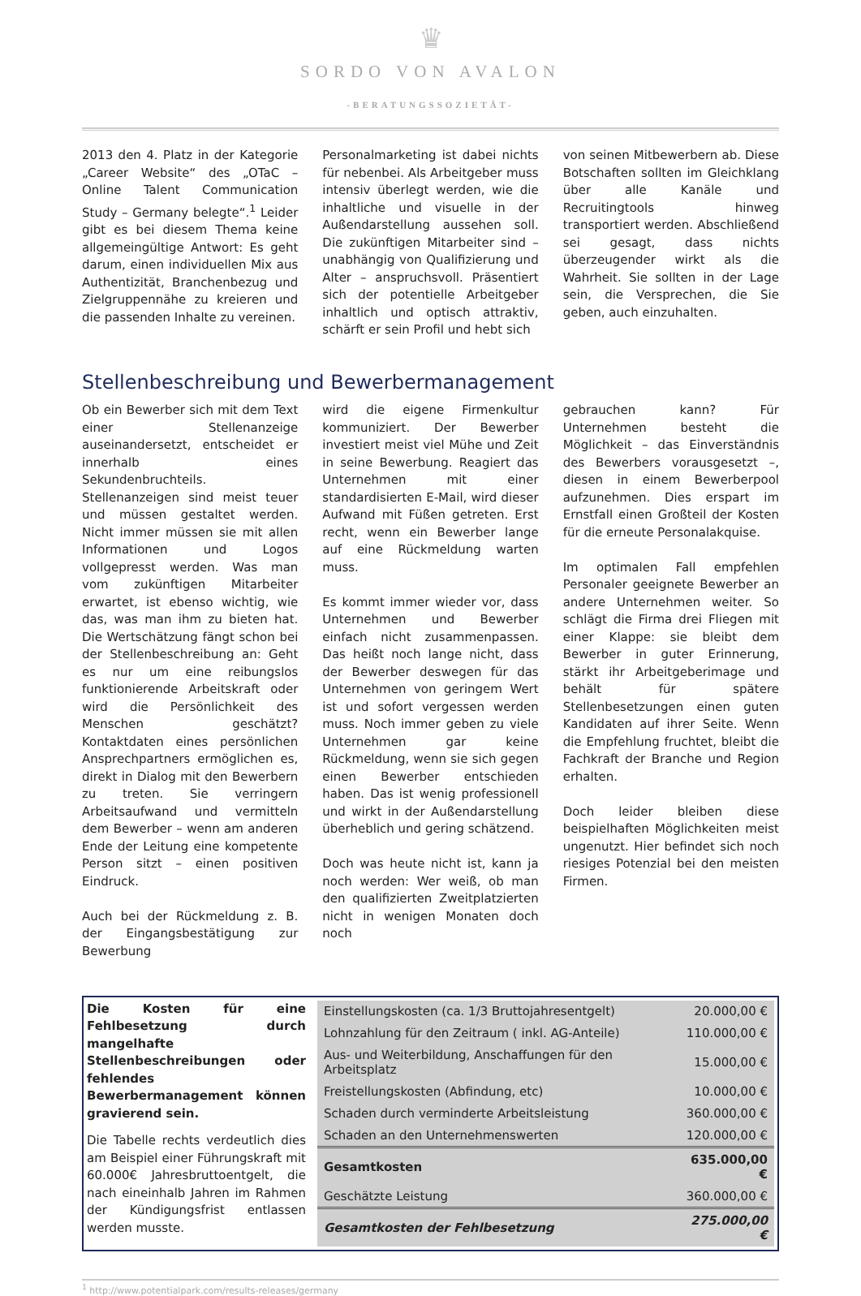♛
SORDO VON AVALON
-BERATUNGSSOZIETÄT-
2013 den 4. Platz in der Kategorie „Career Website“ des „OTaC – Online Talent Communication Study – Germany belegte“.<sup>1</sup> Leider gibt es bei diesem Thema keine allgemeingültige Antwort: Es geht darum, einen individuellen Mix aus Authentizität, Branchenbezug und Zielgruppennähe zu kreieren und die passenden Inhalte zu vereinen.
Personalmarketing ist dabei nichts für nebenbei. Als Arbeitgeber muss intensiv überlegt werden, wie die inhaltliche und visuelle in der Außendarstellung aussehen soll. Die zukünftigen Mitarbeiter sind – unabhängig von Qualifizierung und Alter – anspruchsvoll. Präsentiert sich der potentielle Arbeitgeber inhaltlich und optisch attraktiv, schärft er sein Profil und hebt sich
von seinen Mitbewerbern ab. Diese Botschaften sollten im Gleichklang über alle Kanäle und Recruitingtools hinweg transportiert werden. Abschließend sei gesagt, dass nichts überzeugender wirkt als die Wahrheit. Sie sollten in der Lage sein, die Versprechen, die Sie geben, auch einzuhalten.
Stellenbeschreibung und Bewerbermanagement
Ob ein Bewerber sich mit dem Text einer Stellenanzeige auseinandersetzt, entscheidet er innerhalb eines Sekundenbruchteils. Stellenanzeigen sind meist teuer und müssen gestaltet werden. Nicht immer müssen sie mit allen Informationen und Logos vollgepresst werden. Was man vom zukünftigen Mitarbeiter erwartet, ist ebenso wichtig, wie das, was man ihm zu bieten hat. Die Wertschätzung fängt schon bei der Stellenbeschreibung an: Geht es nur um eine reibungslos funktionierende Arbeitskraft oder wird die Persönlichkeit des Menschen geschätzt? Kontaktdaten eines persönlichen Ansprechpartners ermöglichen es, direkt in Dialog mit den Bewerbern zu treten. Sie verringern Arbeitsaufwand und vermitteln dem Bewerber – wenn am anderen Ende der Leitung eine kompetente Person sitzt – einen positiven Eindruck.
Auch bei der Rückmeldung z. B. der Eingangsbestätigung zur Bewerbung
wird die eigene Firmenkultur kommuniziert. Der Bewerber investiert meist viel Mühe und Zeit in seine Bewerbung. Reagiert das Unternehmen mit einer standardisierten E-Mail, wird dieser Aufwand mit Füßen getreten. Erst recht, wenn ein Bewerber lange auf eine Rückmeldung warten muss.
Es kommt immer wieder vor, dass Unternehmen und Bewerber einfach nicht zusammenpassen. Das heißt noch lange nicht, dass der Bewerber deswegen für das Unternehmen von geringem Wert ist und sofort vergessen werden muss. Noch immer geben zu viele Unternehmen gar keine Rückmeldung, wenn sie sich gegen einen Bewerber entschieden haben. Das ist wenig professionell und wirkt in der Außendarstellung überheblich und gering schätzend.
Doch was heute nicht ist, kann ja noch werden: Wer weiß, ob man den qualifizierten Zweitplatzierten nicht in wenigen Monaten doch noch
gebrauchen kann? Für Unternehmen besteht die Möglichkeit – das Einverständnis des Bewerbers vorausgesetzt –, diesen in einem Bewerberpool aufzunehmen. Dies erspart im Ernstfall einen Großteil der Kosten für die erneute Personalakquise.
Im optimalen Fall empfehlen Personaler geeignete Bewerber an andere Unternehmen weiter. So schlägt die Firma drei Fliegen mit einer Klappe: sie bleibt dem Bewerber in guter Erinnerung, stärkt ihr Arbeitgeberimage und behält für spätere Stellenbesetzungen einen guten Kandidaten auf ihrer Seite. Wenn die Empfehlung fruchtet, bleibt die Fachkraft der Branche und Region erhalten.
Doch leider bleiben diese beispielhaften Möglichkeiten meist ungenutzt. Hier befindet sich noch riesiges Potenzial bei den meisten Firmen.
Die Kosten für eine Fehlbesetzung durch mangelhafte Stellenbeschreibungen oder fehlendes Bewerbermanagement können gravierend sein.
Die Tabelle rechts verdeutlich dies am Beispiel einer Führungskraft mit 60.000€ Jahresbruttoentgelt, die nach eineinhalb Jahren im Rahmen der Kündigungsfrist entlassen werden musste.
| Einstellungskosten (ca. 1/3 Bruttojahresentgelt) | 20.000,00 € |
| Lohnzahlung für den Zeitraum ( inkl. AG-Anteile) | 110.000,00 € |
| Aus- und Weiterbildung, Anschaffungen für den Arbeitsplatz | 15.000,00 € |
| Freistellungskosten (Abfindung, etc) | 10.000,00 € |
| Schaden durch verminderte Arbeitsleistung | 360.000,00 € |
| Schaden an den Unternehmenswerten | 120.000,00 € |
| Gesamtkosten | 635.000,00 € |
| Geschätzte Leistung | 360.000,00 € |
| Gesamtkosten der Fehlbesetzung | 275.000,00 € |
<sup>1</sup> http://www.potentialpark.com/results-releases/germany